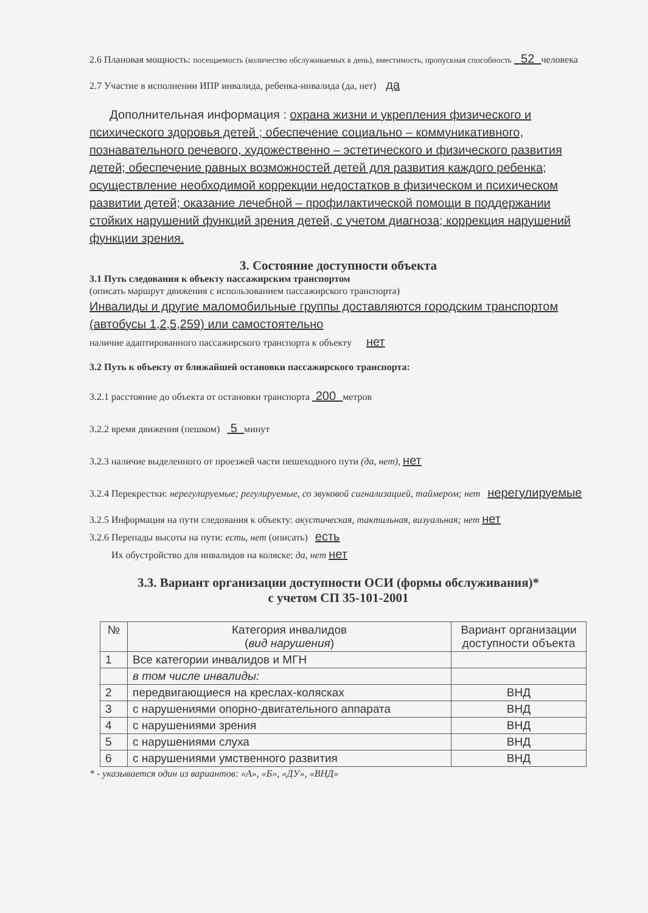2.6 Плановая мощность: посещаемость (количество обслуживаемых в день), вместимость, пропускная способность 52 человека
2.7 Участие в исполнении ИПР инвалида, ребенка-инвалида (да, нет) да
Дополнительная информация : охрана жизни и укрепления физического и психического здоровья детей ; обеспечение социально – коммуникативного, познавательного речевого, художественно – эстетического и физического развития детей; обеспечение равных возможностей детей для развития каждого ребенка; осуществление необходимой коррекции недостатков в физическом и психическом развитии детей; оказание лечебной – профилактической помощи в поддержании стойких нарушений функций зрения детей, с учетом диагноза; коррекция нарушений функции зрения.
3. Состояние доступности объекта
3.1 Путь следования к объекту пассажирским транспортом
(описать маршрут движения с использованием пассажирского транспорта)
Инвалиды и другие маломобильные группы доставляются городским транспортом (автобусы 1,2,5,259) или самостоятельно
наличие адаптированного пассажирского транспорта к объекту нет
3.2 Путь к объекту от ближайшей остановки пассажирского транспорта:
3.2.1 расстояние до объекта от остановки транспорта 200 метров
3.2.2 время движения (пешком) 5 минут
3.2.3 наличие выделенного от проезжей части пешеходного пути (да, нет), нет
3.2.4 Перекрестки: нерегулируемые; регулируемые, со звуковой сигнализацией, таймером; нет нерегулируемые
3.2.5 Информация на пути следования к объекту: акустическая, тактильная, визуальная; нет нет
3.2.6 Перепады высоты на пути: есть, нет (описать) есть
Их обустройство для инвалидов на коляске: да, нет нет
3.3. Вариант организации доступности ОСИ (формы обслуживания)*
с учетом СП 35-101-2001
| № | Категория инвалидов ( вид нарушения ) | Вариант организации доступности объекта |
| --- | --- | --- |
| 1 | Все категории инвалидов и МГН | |
| | в том числе инвалиды: | |
| 2 | передвигающиеся на креслах-колясках | ВНД |
| 3 | с нарушениями опорно-двигательного аппарата | ВНД |
| 4 | с нарушениями зрения | ВНД |
| 5 | с нарушениями слуха | ВНД |
| 6 | с нарушениями умственного развития | ВНД |
* - указывается один из вариантов: «А», «Б», «ДУ», «ВНД»